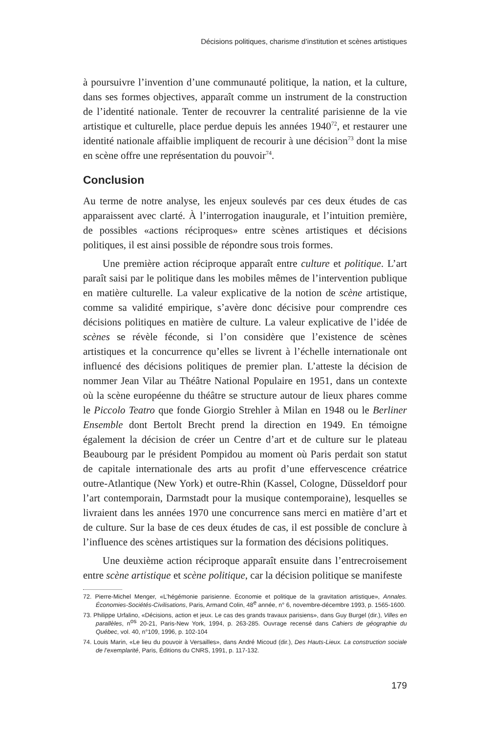Décisions politiques, charisme d’institution et scènes artistiques
à poursuivre l’invention d’une communauté politique, la nation, et la culture, dans ses formes objectives, apparaît comme un instrument de la construction de l’identité nationale. Tenter de recouvrer la centralité parisienne de la vie artistique et culturelle, place perdue depuis les années 1940<sup>72</sup>, et restaurer une identité nationale affaiblie impliquent de recourir à une décision<sup>73</sup> dont la mise en scène offre une représentation du pouvoir<sup>74</sup>.
Conclusion
Au terme de notre analyse, les enjeux soulevés par ces deux études de cas apparaissent avec clarté. À l’interrogation inaugurale, et l’intuition première, de possibles «actions réciproques» entre scènes artistiques et décisions politiques, il est ainsi possible de répondre sous trois formes.
Une première action réciproque apparaît entre culture et politique. L’art paraît saisi par le politique dans les mobiles mêmes de l’intervention publique en matière culturelle. La valeur explicative de la notion de scène artistique, comme sa validité empirique, s’avère donc décisive pour comprendre ces décisions politiques en matière de culture. La valeur explicative de l’idée de scènes se révèle féconde, si l’on considère que l’existence de scènes artistiques et la concurrence qu’elles se livrent à l’échelle internationale ont influencé des décisions politiques de premier plan. L’atteste la décision de nommer Jean Vilar au Théâtre National Populaire en 1951, dans un contexte où la scène européenne du théâtre se structure autour de lieux phares comme le Piccolo Teatro que fonde Giorgio Strehler à Milan en 1948 ou le Berliner Ensemble dont Bertolt Brecht prend la direction en 1949. En témoigne également la décision de créer un Centre d’art et de culture sur le plateau Beaubourg par le président Pompidou au moment où Paris perdait son statut de capitale internationale des arts au profit d’une effervescence créatrice outre-Atlantique (New York) et outre-Rhin (Kassel, Cologne, Düsseldorf pour l’art contemporain, Darmstadt pour la musique contemporaine), lesquelles se livraient dans les années 1970 une concurrence sans merci en matière d’art et de culture. Sur la base de ces deux études de cas, il est possible de conclure à l’influence des scènes artistiques sur la formation des décisions politiques.
Une deuxième action réciproque apparaît ensuite dans l’entrecroisement entre scène artistique et scène politique, car la décision politique se manifeste
72. Pierre-Michel Menger, «L’hégémonie parisienne. Économie et politique de la gravitation artistique», Annales. Économies-Sociétés-Civilisations, Paris, Armand Colin, 48<sup>e</sup> année, n° 6, novembre-décembre 1993, p. 1565-1600.
73. Philippe Urfalino, «Décisions, action et jeux. Le cas des grands travaux parisiens», dans Guy Burgel (dir.), Villes en parallèles, n<sup>os</sup> 20-21, Paris-New York, 1994, p. 263-285. Ouvrage recensé dans Cahiers de géographie du Québec, vol. 40, n°109, 1996, p. 102-104
74. Louis Marin, «Le lieu du pouvoir à Versailles», dans André Micoud (dir.), Des Hauts-Lieux. La construction sociale de l’exemplarité, Paris, Éditions du CNRS, 1991, p. 117-132.
179